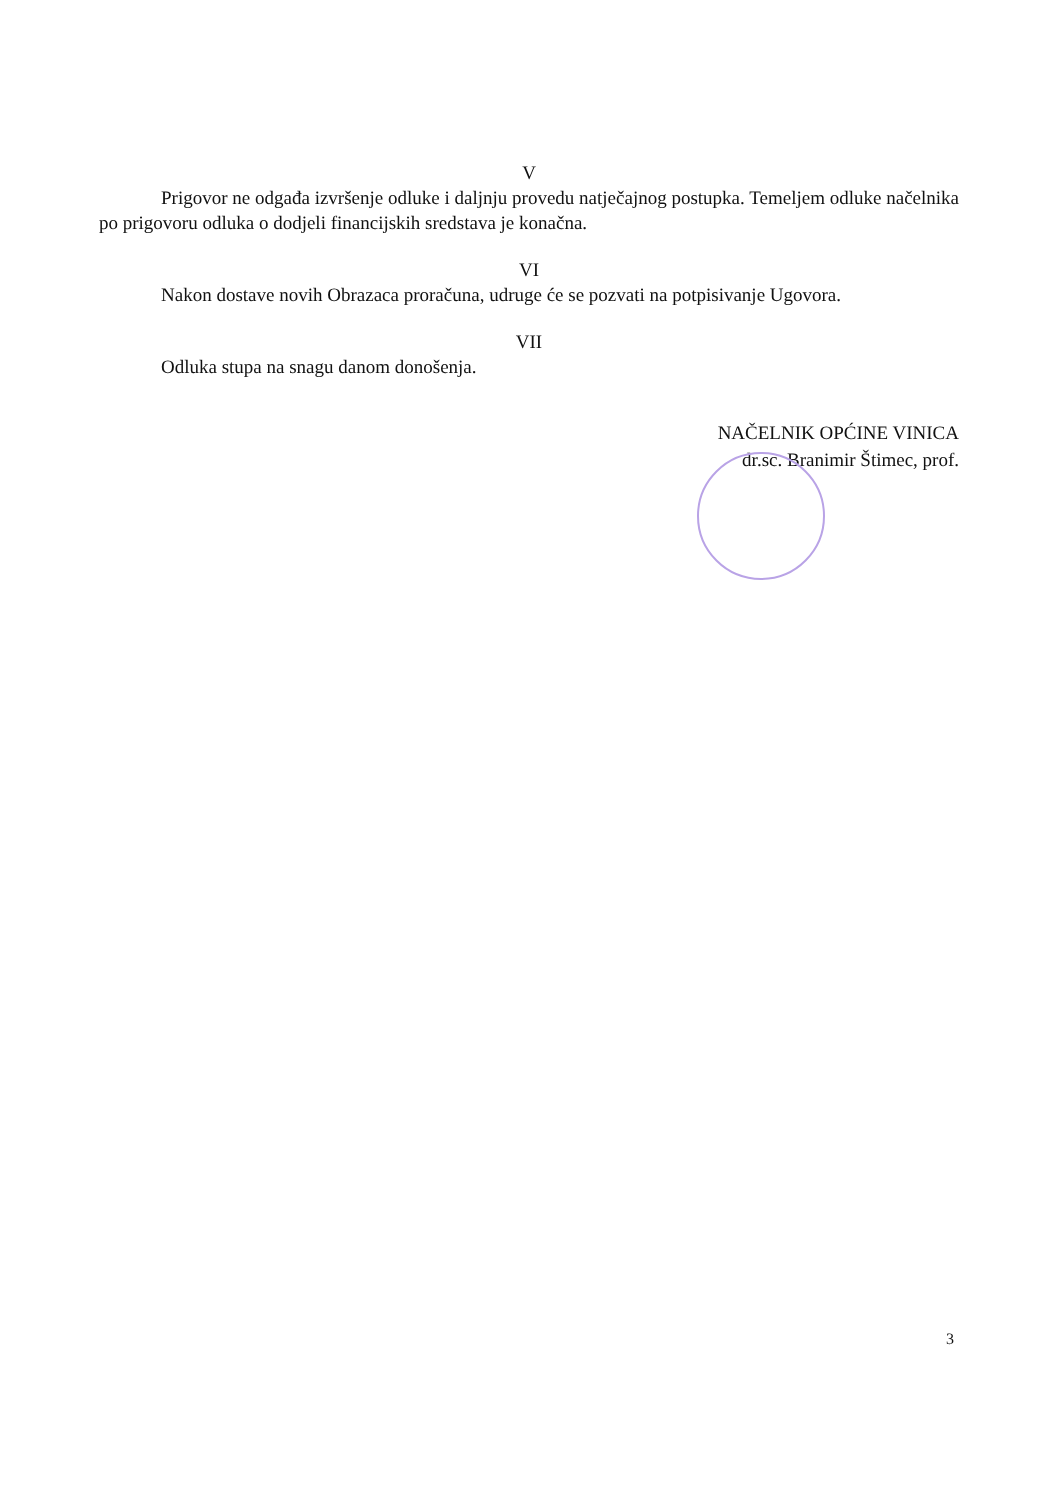V
Prigovor ne odgađa izvršenje odluke i daljnju provedu natječajnog postupka. Temeljem odluke načelnika po prigovoru odluka o dodjeli financijskih sredstava je konačna.
VI
Nakon dostave novih Obrazaca proračuna, udruge će se pozvati na potpisivanje Ugovora.
VII
Odluka stupa na snagu danom donošenja.
NAČELNIK OPĆINE VINICA
dr.sc. Branimir Štimec, prof.
3